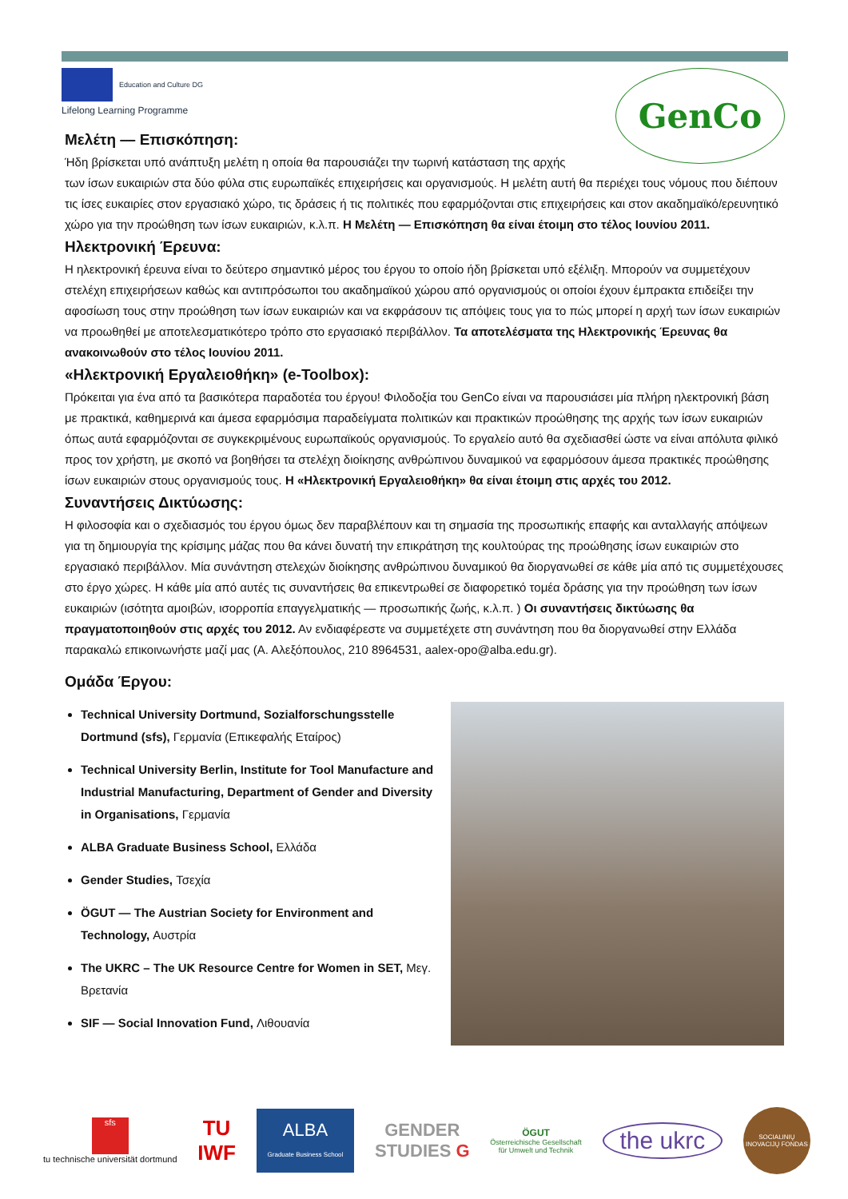Education and Culture DG
Lifelong Learning Programme
GenCo
Μελέτη — Επισκόπηση:
Ήδη βρίσκεται υπό ανάπτυξη μελέτη η οποία θα παρουσιάζει την τωρινή κατάσταση της αρχής
των ίσων ευκαιριών στα δύο φύλα στις ευρωπαϊκές επιχειρήσεις και οργανισμούς. Η μελέτη αυτή θα περιέχει τους νόμους που διέπουν τις ίσες ευκαιρίες στον εργασιακό χώρο, τις δράσεις ή τις πολιτικές που εφαρμόζονται στις επιχειρήσεις και στον ακαδημαϊκό/ερευνητικό χώρο για την προώθηση των ίσων ευκαιριών, κ.λ.π. Η Μελέτη — Επισκόπηση θα είναι έτοιμη στο τέλος Ιουνίου 2011.
Ηλεκτρονική Έρευνα:
Η ηλεκτρονική έρευνα είναι το δεύτερο σημαντικό μέρος του έργου το οποίο ήδη βρίσκεται υπό εξέλιξη. Μπορούν να συμμετέχουν στελέχη επιχειρήσεων καθώς και αντιπρόσωποι του ακαδημαϊκού χώρου από οργανισμούς οι οποίοι έχουν έμπρακτα επιδείξει την αφοσίωση τους στην προώθηση των ίσων ευκαιριών και να εκφράσουν τις απόψεις τους για το πώς μπορεί η αρχή των ίσων ευκαιριών να προωθηθεί με αποτελεσματικότερο τρόπο στο εργασιακό περιβάλλον. Τα αποτελέσματα της Ηλεκτρονικής Έρευνας θα ανακοινωθούν στο τέλος Ιουνίου 2011.
«Ηλεκτρονική Εργαλειοθήκη» (e-Toolbox):
Πρόκειται για ένα από τα βασικότερα παραδοτέα του έργου! Φιλοδοξία του GenCo είναι να παρουσιάσει μία πλήρη ηλεκτρονική βάση με πρακτικά, καθημερινά και άμεσα εφαρμόσιμα παραδείγματα πολιτικών και πρακτικών προώθησης της αρχής των ίσων ευκαιριών όπως αυτά εφαρμόζονται σε συγκεκριμένους ευρωπαϊκούς οργανισμούς. Το εργαλείο αυτό θα σχεδιασθεί ώστε να είναι απόλυτα φιλικό προς τον χρήστη, με σκοπό να βοηθήσει τα στελέχη διοίκησης ανθρώπινου δυναμικού να εφαρμόσουν άμεσα πρακτικές προώθησης ίσων ευκαιριών στους οργανισμούς τους. Η «Ηλεκτρονική Εργαλειοθήκη» θα είναι έτοιμη στις αρχές του 2012.
Συναντήσεις Δικτύωσης:
Η φιλοσοφία και ο σχεδιασμός του έργου όμως δεν παραβλέπουν και τη σημασία της προσωπικής επαφής και ανταλλαγής απόψεων για τη δημιουργία της κρίσιμης μάζας που θα κάνει δυνατή την επικράτηση της κουλτούρας της προώθησης ίσων ευκαιριών στο εργασιακό περιβάλλον. Μία συνάντηση στελεχών διοίκησης ανθρώπινου δυναμικού θα διοργανωθεί σε κάθε μία από τις συμμετέχουσες στο έργο χώρες. Η κάθε μία από αυτές τις συναντήσεις θα επικεντρωθεί σε διαφορετικό τομέα δράσης για την προώθηση των ίσων ευκαιριών (ισότητα αμοιβών, ισορροπία επαγγελματικής — προσωπικής ζωής, κ.λ.π. ) Οι συναντήσεις δικτύωσης θα πραγματοποιηθούν στις αρχές του 2012. Αν ενδιαφέρεστε να συμμετέχετε στη συνάντηση που θα διοργανωθεί στην Ελλάδα παρακαλώ επικοινωνήστε μαζί μας (Α. Αλεξόπουλος, 210 8964531, aalex-opo@alba.edu.gr).
Ομάδα Έργου:
Technical University Dortmund, Sozialforschungsstelle Dortmund (sfs), Γερμανία (Επικεφαλής Εταίρος)
Technical University Berlin, Institute for Tool Manufacture and Industrial Manufacturing, Department of Gender and Diversity in Organisations, Γερμανία
ALBA Graduate Business School, Ελλάδα
Gender Studies, Τσεχία
ÖGUT — The Austrian Society for Environment and Technology, Αυστρία
The UKRC – The UK Resource Centre for Women in SET, Μεγ. Βρετανία
SIF — Social Innovation Fund, Λιθουανία
sfs
tu technische universität dortmund
TU
IWF
ALBA
Graduate Business School
GENDER
STUDIES G
ÖGUT
Österreichische Gesellschaft
für Umwelt und Technik
the ukrc
SOCIALINIŲ INOVACIJŲ FONDAS